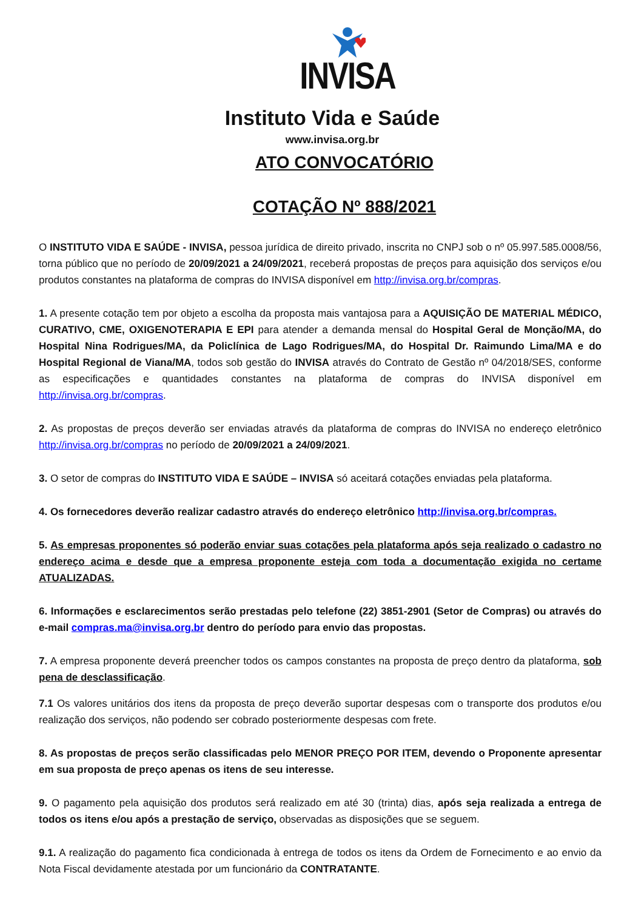INVISA
Instituto Vida e Saúde
www.invisa.org.br
ATO CONVOCATÓRIO
COTAÇÃO Nº 888/2021
O INSTITUTO VIDA E SAÚDE - INVISA, pessoa jurídica de direito privado, inscrita no CNPJ sob o nº 05.997.585.0008/56, torna público que no período de 20/09/2021 a 24/09/2021, receberá propostas de preços para aquisição dos serviços e/ou produtos constantes na plataforma de compras do INVISA disponível em http://invisa.org.br/compras.
1. A presente cotação tem por objeto a escolha da proposta mais vantajosa para a AQUISIÇÃO DE MATERIAL MÉDICO, CURATIVO, CME, OXIGENOTERAPIA E EPI para atender a demanda mensal do Hospital Geral de Monção/MA, do Hospital Nina Rodrigues/MA, da Policlínica de Lago Rodrigues/MA, do Hospital Dr. Raimundo Lima/MA e do Hospital Regional de Viana/MA, todos sob gestão do INVISA através do Contrato de Gestão nº 04/2018/SES, conforme as especificações e quantidades constantes na plataforma de compras do INVISA disponível em http://invisa.org.br/compras.
2. As propostas de preços deverão ser enviadas através da plataforma de compras do INVISA no endereço eletrônico http://invisa.org.br/compras no período de 20/09/2021 a 24/09/2021.
3. O setor de compras do INSTITUTO VIDA E SAÚDE – INVISA só aceitará cotações enviadas pela plataforma.
4. Os fornecedores deverão realizar cadastro através do endereço eletrônico http://invisa.org.br/compras.
5. As empresas proponentes só poderão enviar suas cotações pela plataforma após seja realizado o cadastro no endereço acima e desde que a empresa proponente esteja com toda a documentação exigida no certame ATUALIZADAS.
6. Informações e esclarecimentos serão prestadas pelo telefone (22) 3851-2901 (Setor de Compras) ou através do e-mail compras.ma@invisa.org.br dentro do período para envio das propostas.
7. A empresa proponente deverá preencher todos os campos constantes na proposta de preço dentro da plataforma, sob pena de desclassificação.
7.1 Os valores unitários dos itens da proposta de preço deverão suportar despesas com o transporte dos produtos e/ou realização dos serviços, não podendo ser cobrado posteriormente despesas com frete.
8. As propostas de preços serão classificadas pelo MENOR PREÇO POR ITEM, devendo o Proponente apresentar em sua proposta de preço apenas os itens de seu interesse.
9. O pagamento pela aquisição dos produtos será realizado em até 30 (trinta) dias, após seja realizada a entrega de todos os itens e/ou após a prestação de serviço, observadas as disposições que se seguem.
9.1. A realização do pagamento fica condicionada à entrega de todos os itens da Ordem de Fornecimento e ao envio da Nota Fiscal devidamente atestada por um funcionário da CONTRATANTE.